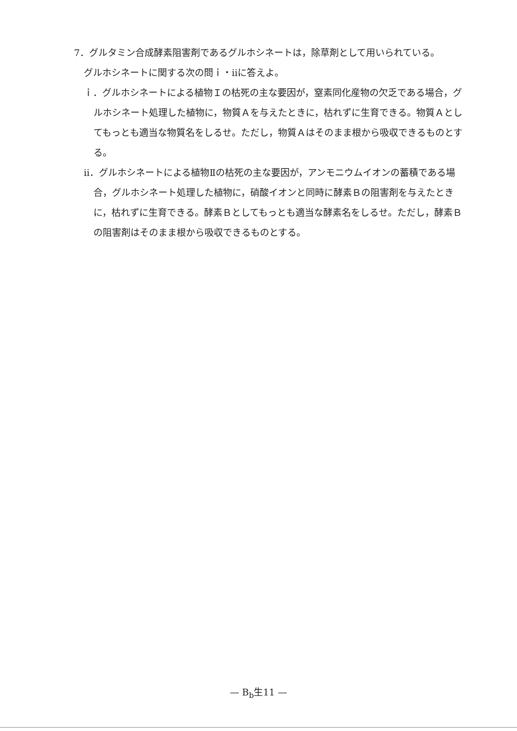7．グルタミン合成酵素阻害剤であるグルホシネートは，除草剤として用いられている。
グルホシネートに関する次の問ｉ・ⅱに答えよ。
ｉ．グルホシネートによる植物Ｉの枯死の主な要因が，窒素同化産物の欠乏である場合，グルホシネート処理した植物に，物質Ａを与えたときに，枯れずに生育できる。物質Ａとしてもっとも適当な物質名をしるせ。ただし，物質Ａはそのまま根から吸収できるものとする。
ⅱ．グルホシネートによる植物Ⅱの枯死の主な要因が，アンモニウムイオンの蓄積である場合，グルホシネート処理した植物に，硝酸イオンと同時に酵素Ｂの阻害剤を与えたときに，枯れずに生育できる。酵素Ｂとしてもっとも適当な酵素名をしるせ。ただし，酵素Ｂの阻害剤はそのまま根から吸収できるものとする。
— B<sub>b</sub>生11 —